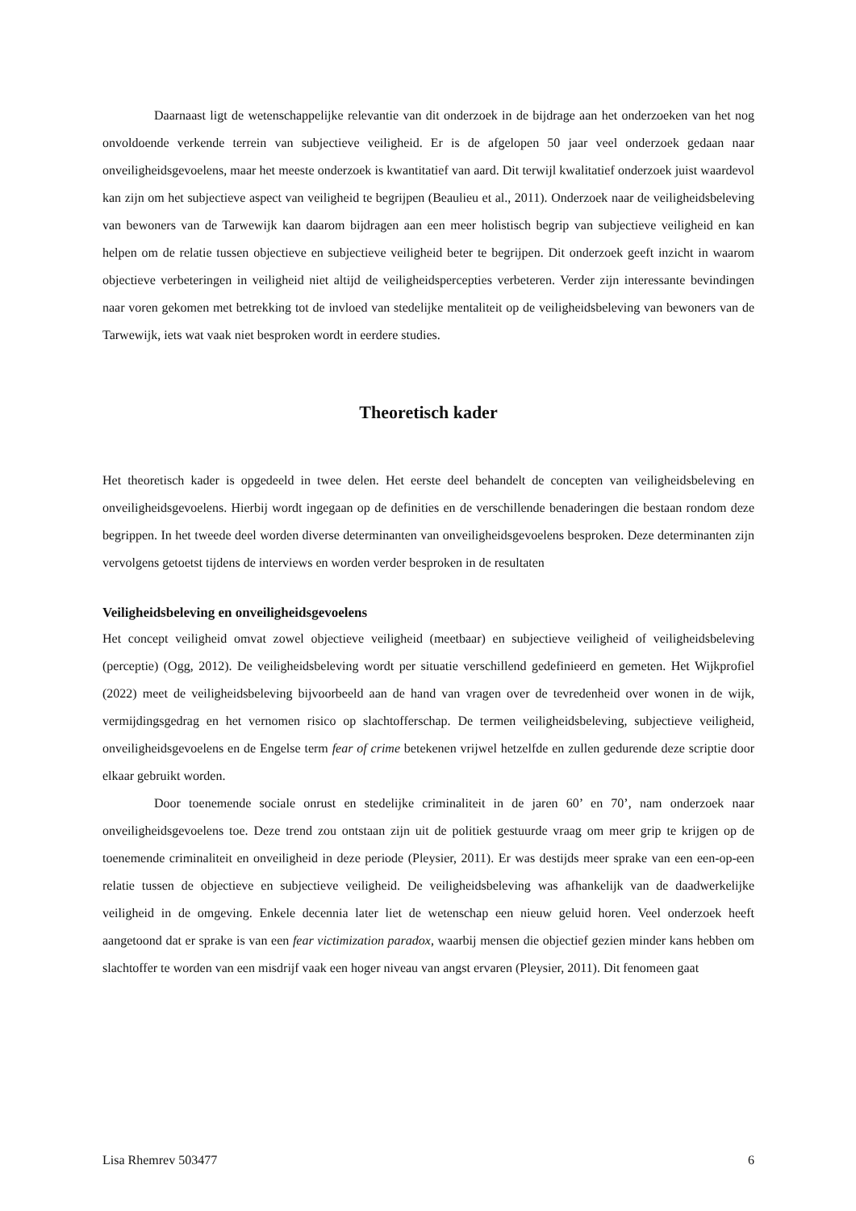Daarnaast ligt de wetenschappelijke relevantie van dit onderzoek in de bijdrage aan het onderzoeken van het nog onvoldoende verkende terrein van subjectieve veiligheid. Er is de afgelopen 50 jaar veel onderzoek gedaan naar onveiligheidsgevoelens, maar het meeste onderzoek is kwantitatief van aard. Dit terwijl kwalitatief onderzoek juist waardevol kan zijn om het subjectieve aspect van veiligheid te begrijpen (Beaulieu et al., 2011). Onderzoek naar de veiligheidsbeleving van bewoners van de Tarwewijk kan daarom bijdragen aan een meer holistisch begrip van subjectieve veiligheid en kan helpen om de relatie tussen objectieve en subjectieve veiligheid beter te begrijpen. Dit onderzoek geeft inzicht in waarom objectieve verbeteringen in veiligheid niet altijd de veiligheidspercepties verbeteren. Verder zijn interessante bevindingen naar voren gekomen met betrekking tot de invloed van stedelijke mentaliteit op de veiligheidsbeleving van bewoners van de Tarwewijk, iets wat vaak niet besproken wordt in eerdere studies.
Theoretisch kader
Het theoretisch kader is opgedeeld in twee delen. Het eerste deel behandelt de concepten van veiligheidsbeleving en onveiligheidsgevoelens. Hierbij wordt ingegaan op de definities en de verschillende benaderingen die bestaan rondom deze begrippen. In het tweede deel worden diverse determinanten van onveiligheidsgevoelens besproken. Deze determinanten zijn vervolgens getoetst tijdens de interviews en worden verder besproken in de resultaten
Veiligheidsbeleving en onveiligheidsgevoelens
Het concept veiligheid omvat zowel objectieve veiligheid (meetbaar) en subjectieve veiligheid of veiligheidsbeleving (perceptie) (Ogg, 2012). De veiligheidsbeleving wordt per situatie verschillend gedefinieerd en gemeten. Het Wijkprofiel (2022) meet de veiligheidsbeleving bijvoorbeeld aan de hand van vragen over de tevredenheid over wonen in de wijk, vermijdingsgedrag en het vernomen risico op slachtofferschap. De termen veiligheidsbeleving, subjectieve veiligheid, onveiligheidsgevoelens en de Engelse term fear of crime betekenen vrijwel hetzelfde en zullen gedurende deze scriptie door elkaar gebruikt worden.
Door toenemende sociale onrust en stedelijke criminaliteit in de jaren 60’ en 70’, nam onderzoek naar onveiligheidsgevoelens toe. Deze trend zou ontstaan zijn uit de politiek gestuurde vraag om meer grip te krijgen op de toenemende criminaliteit en onveiligheid in deze periode (Pleysier, 2011). Er was destijds meer sprake van een een-op-een relatie tussen de objectieve en subjectieve veiligheid. De veiligheidsbeleving was afhankelijk van de daadwerkelijke veiligheid in de omgeving. Enkele decennia later liet de wetenschap een nieuw geluid horen. Veel onderzoek heeft aangetoond dat er sprake is van een fear victimization paradox, waarbij mensen die objectief gezien minder kans hebben om slachtoffer te worden van een misdrijf vaak een hoger niveau van angst ervaren (Pleysier, 2011). Dit fenomeen gaat
Lisa Rhemrev 503477 6